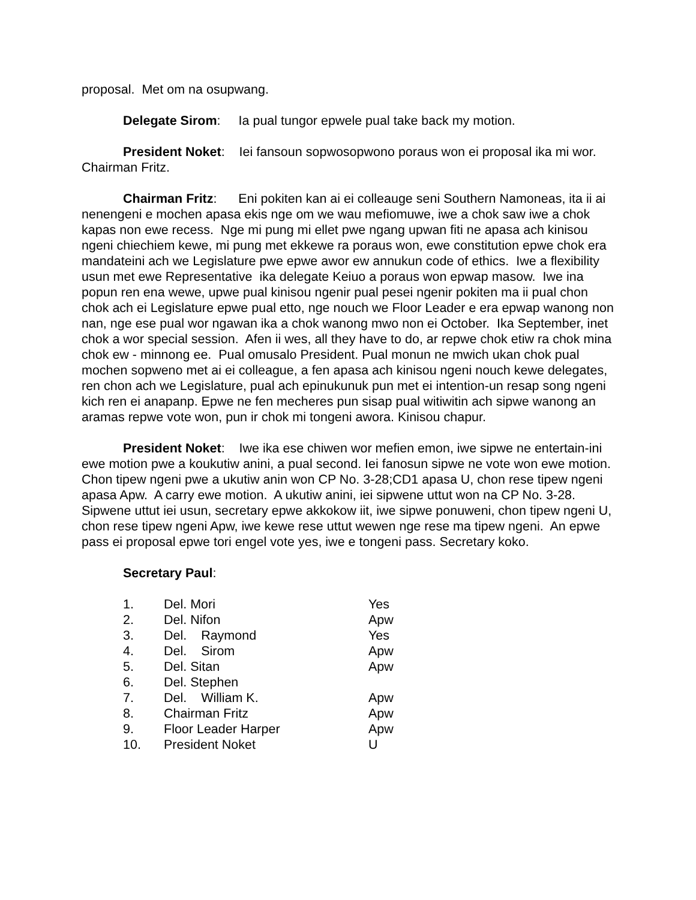proposal. Met om na osupwang.
Delegate Sirom: Ia pual tungor epwele pual take back my motion.
President Noket: Iei fansoun sopwosopwono poraus won ei proposal ika mi wor. Chairman Fritz.
Chairman Fritz: Eni pokiten kan ai ei colleauge seni Southern Namoneas, ita ii ai nenengeni e mochen apasa ekis nge om we wau mefiomuwe, iwe a chok saw iwe a chok kapas non ewe recess. Nge mi pung mi ellet pwe ngang upwan fiti ne apasa ach kinisou ngeni chiechiem kewe, mi pung met ekkewe ra poraus won, ewe constitution epwe chok era mandateini ach we Legislature pwe epwe awor ew annukun code of ethics. Iwe a flexibility usun met ewe Representative ika delegate Keiuo a poraus won epwap masow. Iwe ina popun ren ena wewe, upwe pual kinisou ngenir pual pesei ngenir pokiten ma ii pual chon chok ach ei Legislature epwe pual etto, nge nouch we Floor Leader e era epwap wanong non nan, nge ese pual wor ngawan ika a chok wanong mwo non ei October. Ika September, inet chok a wor special session. Afen ii wes, all they have to do, ar repwe chok etiw ra chok mina chok ew - minnong ee. Pual omusalo President. Pual monun ne mwich ukan chok pual mochen sopweno met ai ei colleague, a fen apasa ach kinisou ngeni nouch kewe delegates, ren chon ach we Legislature, pual ach epinukunuk pun met ei intention-un resap song ngeni kich ren ei anapanp. Epwe ne fen mecheres pun sisap pual witiwitin ach sipwe wanong an aramas repwe vote won, pun ir chok mi tongeni awora. Kinisou chapur.
President Noket: Iwe ika ese chiwen wor mefien emon, iwe sipwe ne entertain-ini ewe motion pwe a koukutiw anini, a pual second. Iei fanosun sipwe ne vote won ewe motion. Chon tipew ngeni pwe a ukutiw anin won CP No. 3-28;CD1 apasa U, chon rese tipew ngeni apasa Apw. A carry ewe motion. A ukutiw anini, iei sipwene uttut won na CP No. 3-28. Sipwene uttut iei usun, secretary epwe akkokow iit, iwe sipwe ponuweni, chon tipew ngeni U, chon rese tipew ngeni Apw, iwe kewe rese uttut wewen nge rese ma tipew ngeni. An epwe pass ei proposal epwe tori engel vote yes, iwe e tongeni pass. Secretary koko.
Secretary Paul:
| 1. | Del. Mori | Yes |
| 2. | Del. Nifon | Apw |
| 3. | Del. Raymond | Yes |
| 4. | Del. Sirom | Apw |
| 5. | Del. Sitan | Apw |
| 6. | Del. Stephen | |
| 7. | Del. William K. | Apw |
| 8. | Chairman Fritz | Apw |
| 9. | Floor Leader Harper | Apw |
| 10. | President Noket | U |